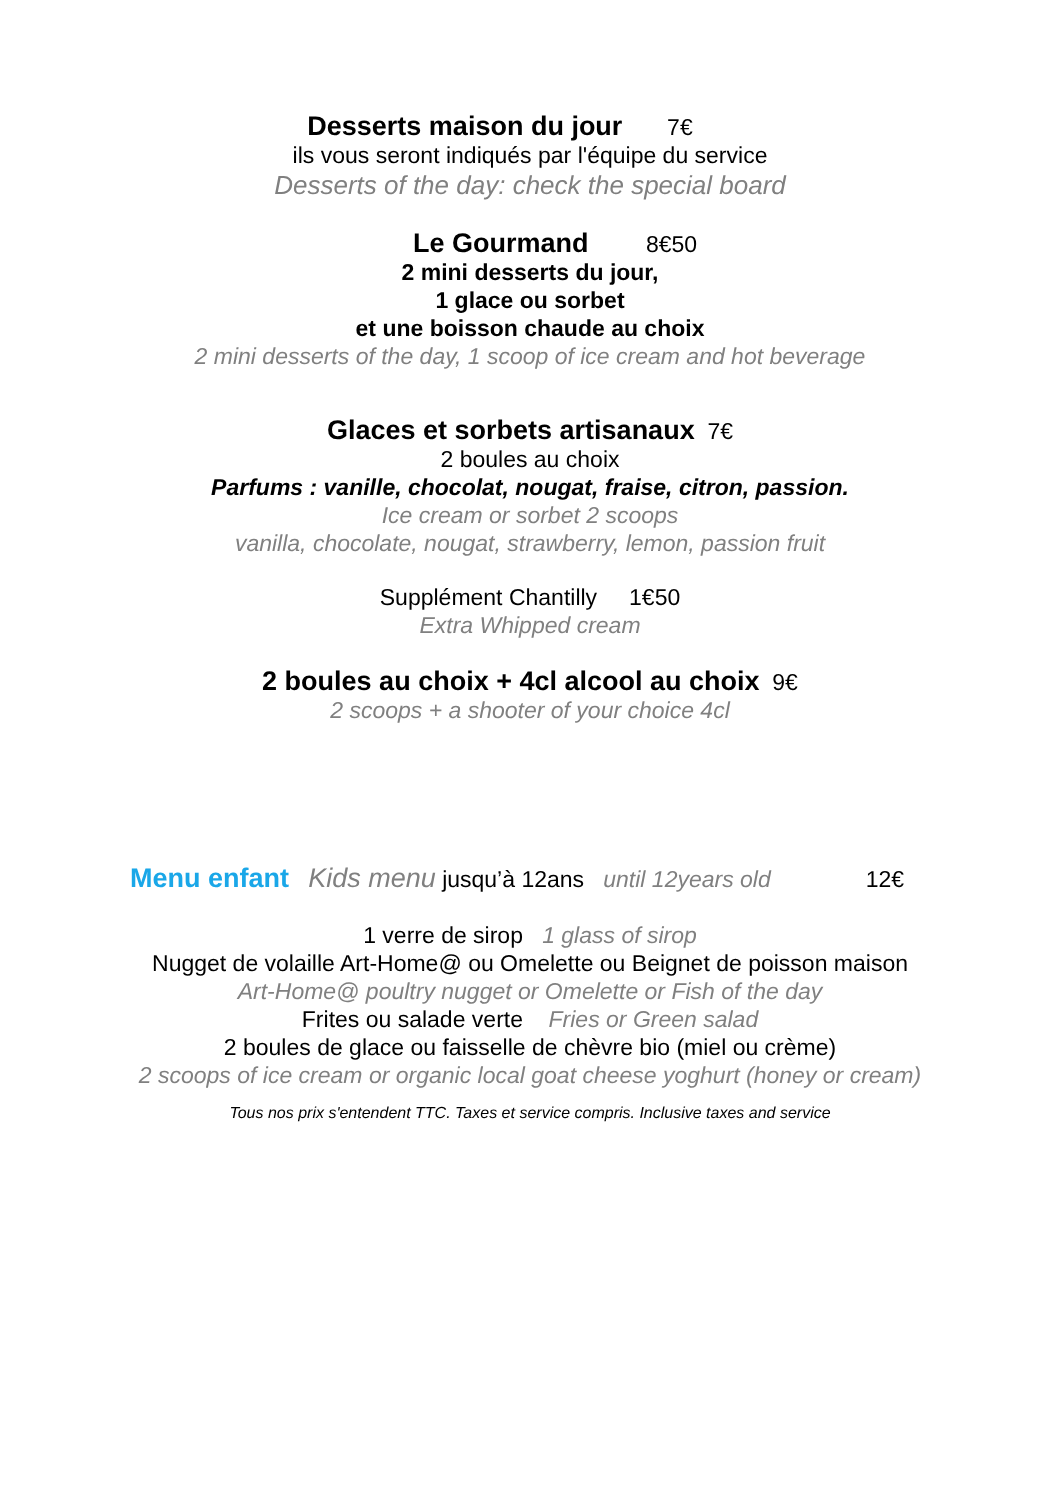Desserts maison du jour 7€
ils vous seront indiqués par l'équipe du service
Desserts of the day: check the special board
Le Gourmand 8€50
2 mini desserts du jour,
1 glace ou sorbet
et une boisson chaude au choix
2 mini desserts of the day, 1 scoop of ice cream and hot beverage
Glaces et sorbets artisanaux 7€
2 boules au choix
Parfums : vanille, chocolat, nougat, fraise, citron, passion.
Ice cream or sorbet 2 scoops
vanilla, chocolate, nougat, strawberry, lemon, passion fruit
Supplément Chantilly 1€50
Extra Whipped cream
2 boules au choix + 4cl alcool au choix 9€
2 scoops + a shooter of your choice 4cl
Menu enfant Kids menu jusqu’à 12ans until 12years old 12€
1 verre de sirop 1 glass of sirop
Nugget de volaille Art-Home@ ou Omelette ou Beignet de poisson maison
Art-Home@ poultry nugget or Omelette or Fish of the day
Frites ou salade verte Fries or Green salad
2 boules de glace ou faisselle de chèvre bio (miel ou crème)
2 scoops of ice cream or organic local goat cheese yoghurt (honey or cream)
Tous nos prix s'entendent TTC. Taxes et service compris. Inclusive taxes and service